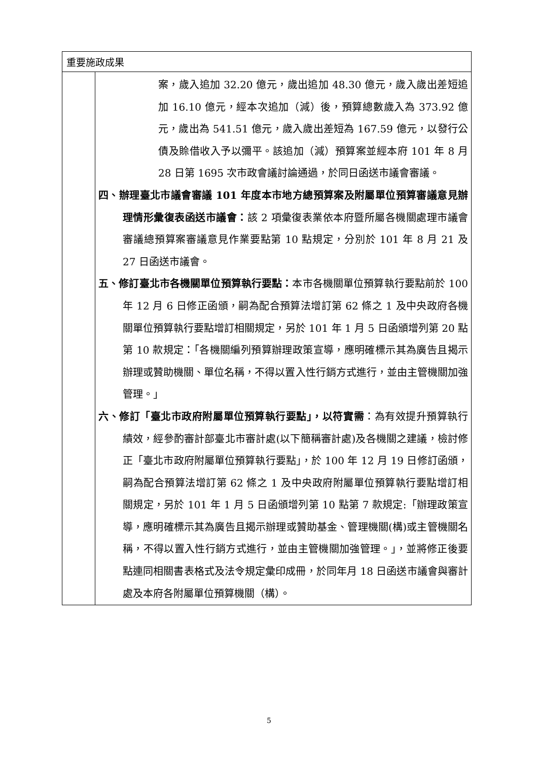| 重要施政成果 | |
| | 案，歲入追加 32.20 億元，歲出追加 48.30 億元，歲入歲出差短追加 16.10 億元，經本次追加（減）後，預算總數歲入為 373.92 億元，歲出為 541.51 億元，歲入歲出差短為 167.59 億元，以發行公債及賒借收入予以彌平。該追加（減）預算案並經本府 101 年 8 月 28 日第 1695 次市政會議討論通過，於同日函送市議會審議。 四、辦理臺北市議會審議 101 年度本市地方總預算案及附屬單位預算審議意見辦理情形彙復表函送市議會： 該 2 項彙復表業依本府暨所屬各機關處理市議會審議總預算案審議意見作業要點第 10 點規定，分別於 101 年 8 月 21 及 27 日函送市議會。 五、修訂臺北市各機關單位預算執行要點： 本市各機關單位預算執行要點前於 100 年 12 月 6 日修正函頒，嗣為配合預算法增訂第 62 條之 1 及中央政府各機關單位預算執行要點增訂相關規定，另於 101 年 1 月 5 日函頒增列第 20 點第 10 款規定：「各機關編列預算辦理政策宣導，應明確標示其為廣告且揭示辦理或贊助機關、單位名稱，不得以置入性行銷方式進行，並由主管機關加強管理。」 六、修訂「臺北市政府附屬單位預算執行要點」，以符實需 ：為有效提升預算執行績效，經參酌審計部臺北市審計處(以下簡稱審計處)及各機關之建議，檢討修正「臺北市政府附屬單位預算執行要點」，於 100 年 12 月 19 日修訂函頒，嗣為配合預算法增訂第 62 條之 1 及中央政府附屬單位預算執行要點增訂相關規定，另於 101 年 1 月 5 日函頒增列第 10 點第 7 款規定:「辦理政策宣導，應明確標示其為廣告且揭示辦理或贊助基金、管理機關(構)或主管機關名稱，不得以置入性行銷方式進行，並由主管機關加強管理。」，並將修正後要點連同相關書表格式及法令規定彙印成冊，於同年月 18 日函送市議會與審計處及本府各附屬單位預算機關（構）。 |
5